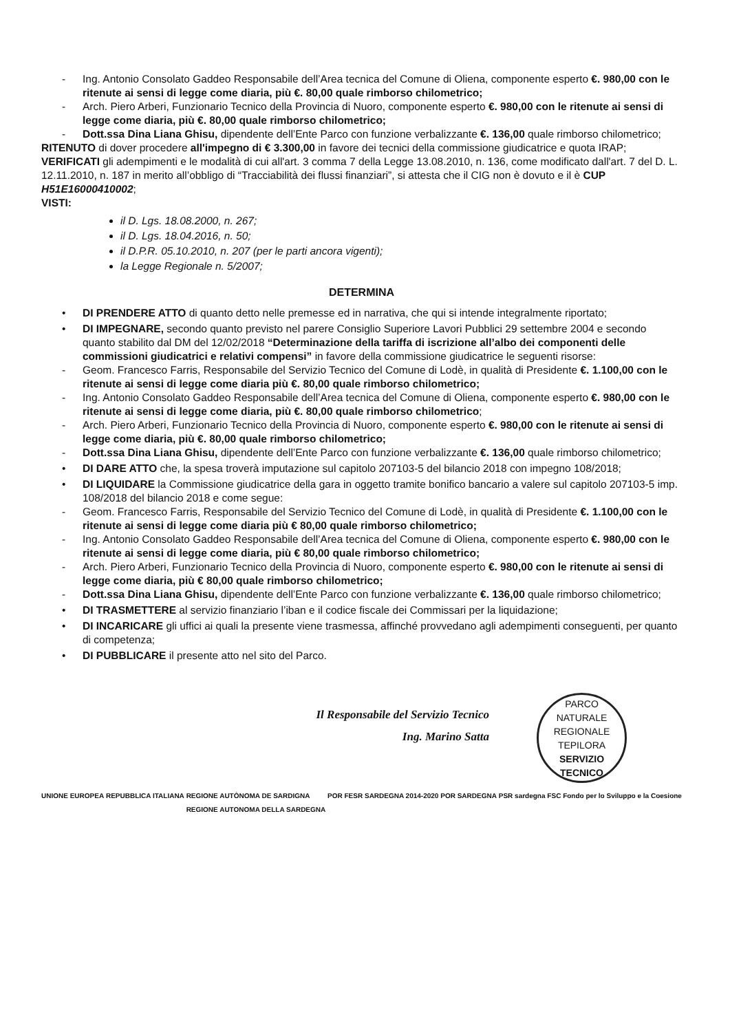- Ing. Antonio Consolato Gaddeo Responsabile dell’Area tecnica del Comune di Oliena, componente esperto €. 980,00 con le ritenute ai sensi di legge come diaria, più €. 80,00 quale rimborso chilometrico;
- Arch. Piero Arberi, Funzionario Tecnico della Provincia di Nuoro, componente esperto €. 980,00 con le ritenute ai sensi di legge come diaria, più €. 80,00 quale rimborso chilometrico;
- Dott.ssa Dina Liana Ghisu, dipendente dell’Ente Parco con funzione verbalizzante €. 136,00 quale rimborso chilometrico;
RITENUTO di dover procedere all'impegno di € 3.300,00 in favore dei tecnici della commissione giudicatrice e quota IRAP;
VERIFICATI gli adempimenti e le modalità di cui all'art. 3 comma 7 della Legge 13.08.2010, n. 136, come modificato dall'art. 7 del D. L. 12.11.2010, n. 187 in merito all’obbligo di “Tracciabilità dei flussi finanziari”, si attesta che il CIG non è dovuto e il è CUP H51E16000410002;
VISTI:
il D. Lgs. 18.08.2000, n. 267;
il D. Lgs. 18.04.2016, n. 50;
il D.P.R. 05.10.2010, n. 207 (per le parti ancora vigenti);
la Legge Regionale n. 5/2007;
DETERMINA
• DI PRENDERE ATTO di quanto detto nelle premesse ed in narrativa, che qui si intende integralmente riportato;
• DI IMPEGNARE, secondo quanto previsto nel parere Consiglio Superiore Lavori Pubblici 29 settembre 2004 e secondo quanto stabilito dal DM del 12/02/2018 “Determinazione della tariffa di iscrizione all’albo dei componenti delle commissioni giudicatrici e relativi compensi” in favore della commissione giudicatrice le seguenti risorse:
- Geom. Francesco Farris, Responsabile del Servizio Tecnico del Comune di Lodè, in qualità di Presidente €. 1.100,00 con le ritenute ai sensi di legge come diaria più €. 80,00 quale rimborso chilometrico;
- Ing. Antonio Consolato Gaddeo Responsabile dell’Area tecnica del Comune di Oliena, componente esperto €. 980,00 con le ritenute ai sensi di legge come diaria, più €. 80,00 quale rimborso chilometrico;
- Arch. Piero Arberi, Funzionario Tecnico della Provincia di Nuoro, componente esperto €. 980,00 con le ritenute ai sensi di legge come diaria, più €. 80,00 quale rimborso chilometrico;
- Dott.ssa Dina Liana Ghisu, dipendente dell’Ente Parco con funzione verbalizzante €. 136,00 quale rimborso chilometrico;
• DI DARE ATTO che, la spesa troverà imputazione sul capitolo 207103-5 del bilancio 2018 con impegno 108/2018;
• DI LIQUIDARE la Commissione giudicatrice della gara in oggetto tramite bonifico bancario a valere sul capitolo 207103-5 imp. 108/2018 del bilancio 2018 e come segue:
- Geom. Francesco Farris, Responsabile del Servizio Tecnico del Comune di Lodè, in qualità di Presidente €. 1.100,00 con le ritenute ai sensi di legge come diaria più € 80,00 quale rimborso chilometrico;
- Ing. Antonio Consolato Gaddeo Responsabile dell’Area tecnica del Comune di Oliena, componente esperto €. 980,00 con le ritenute ai sensi di legge come diaria, più € 80,00 quale rimborso chilometrico;
- Arch. Piero Arberi, Funzionario Tecnico della Provincia di Nuoro, componente esperto €. 980,00 con le ritenute ai sensi di legge come diaria, più € 80,00 quale rimborso chilometrico;
- Dott.ssa Dina Liana Ghisu, dipendente dell’Ente Parco con funzione verbalizzante €. 136,00 quale rimborso chilometrico;
• DI TRASMETTERE al servizio finanziario l’iban e il codice fiscale dei Commissari per la liquidazione;
• DI INCARICARE gli uffici ai quali la presente viene trasmessa, affinché provvedano agli adempimenti conseguenti, per quanto di competenza;
• DI PUBBLICARE il presente atto nel sito del Parco.
Il Responsabile del Servizio Tecnico
Ing. Marino Satta
PARCO NATURALE REGIONALE TEPILORA
SERVIZIO
TECNICO
UNIONE EUROPEA REPUBBLICA ITALIANA REGIONE AUTÒNOMA DE SARDIGNA
REGIONE AUTONOMA DELLA SARDEGNA POR FESR SARDEGNA 2014-2020 POR SARDEGNA PSR sardegna FSC Fondo per lo Sviluppo e la Coesione